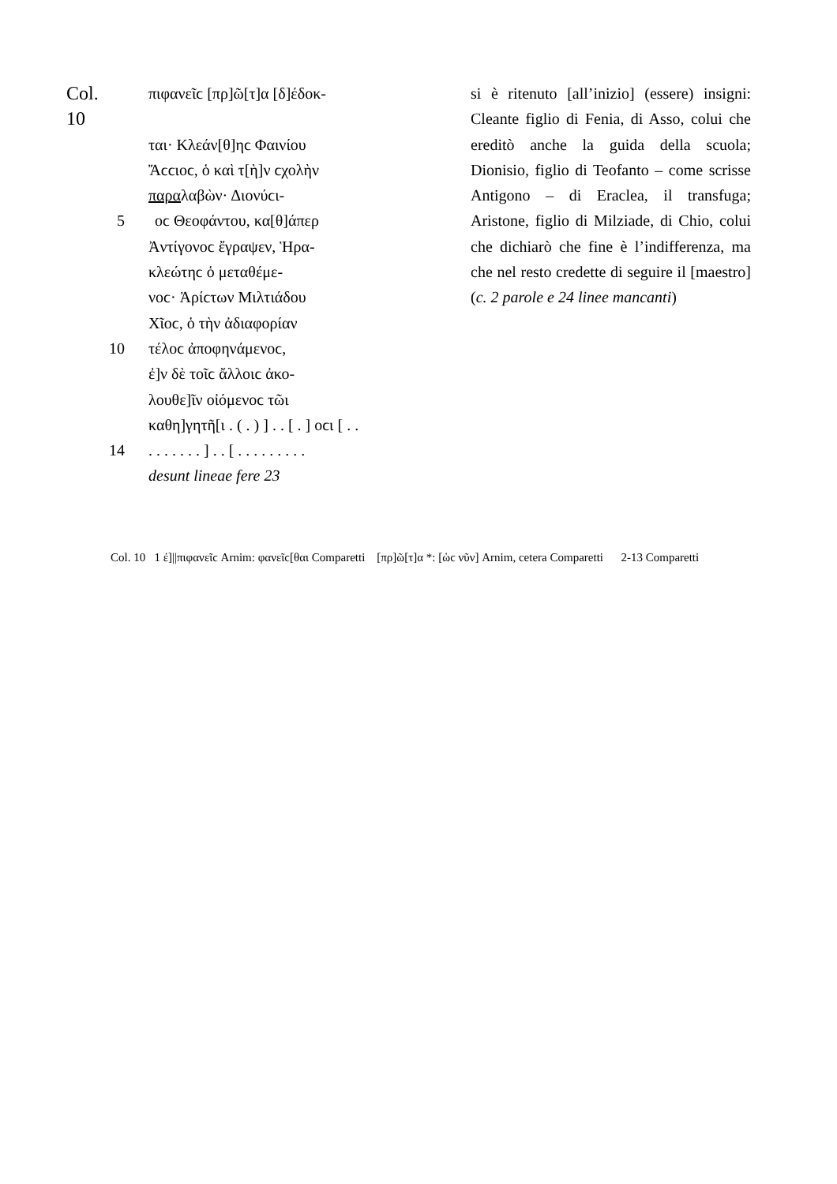Col. 10 πιφανεῖϲ [πρ]ῶ[τ]α [δ]έδοκ-
ται· Κλεάν[θ]ηϲ Φαινίου
Ἄϲϲιοϲ, ὁ καὶ τ[ὴ]ν ϲχολὴν
παραλαβὼν· Διονύϲι-
5 οϲ Θεοφάντου, κα[θ]άπερ
Ἀντίγονοϲ ἔγραψεν, Ἡρα-
κλεώτηϲ ὁ μεταθέμε-
νοϲ· Ἀρίϲτων Μιλτιάδου
Χῖοϲ, ὁ τὴν ἀδιαφορίαν
10 τέλοϲ ἀποφηνάμενοϲ,
ἐ]ν δὲ τοῖϲ ἄλλοιϲ ἀκο-
λουθε]ῖν οἰόμενοϲ τῶι
καθη]γητῆ[ι . ( . ) ] . . [ . ] οϲι [ . .
14. . . . . . . ] . . [ . . . . . . . . .
desunt lineae fere 23
si è ritenuto [all’inizio] (essere) insigni: Cleante figlio di Fenia, di Asso, colui che ereditò anche la guida della scuola; Dionisio, figlio di Teofanto – come scrisse Antigono – di Eraclea, il transfu­ga; Aristone, figlio di Milziade, di Chio, colui che dichiarò che fine è l’indifferenza, ma che nel resto credette di seguire il [maestro] (c. 2 parole e 24 linee mancanti)
Col. 10 1 ἐ]||πιφανεῖϲ Arnim: φανεῖϲ[θαι Comparetti [πρ]ῶ[τ]α *: [ὡϲ νῦν] Arnim, cetera Comparetti 2-13 Comparetti